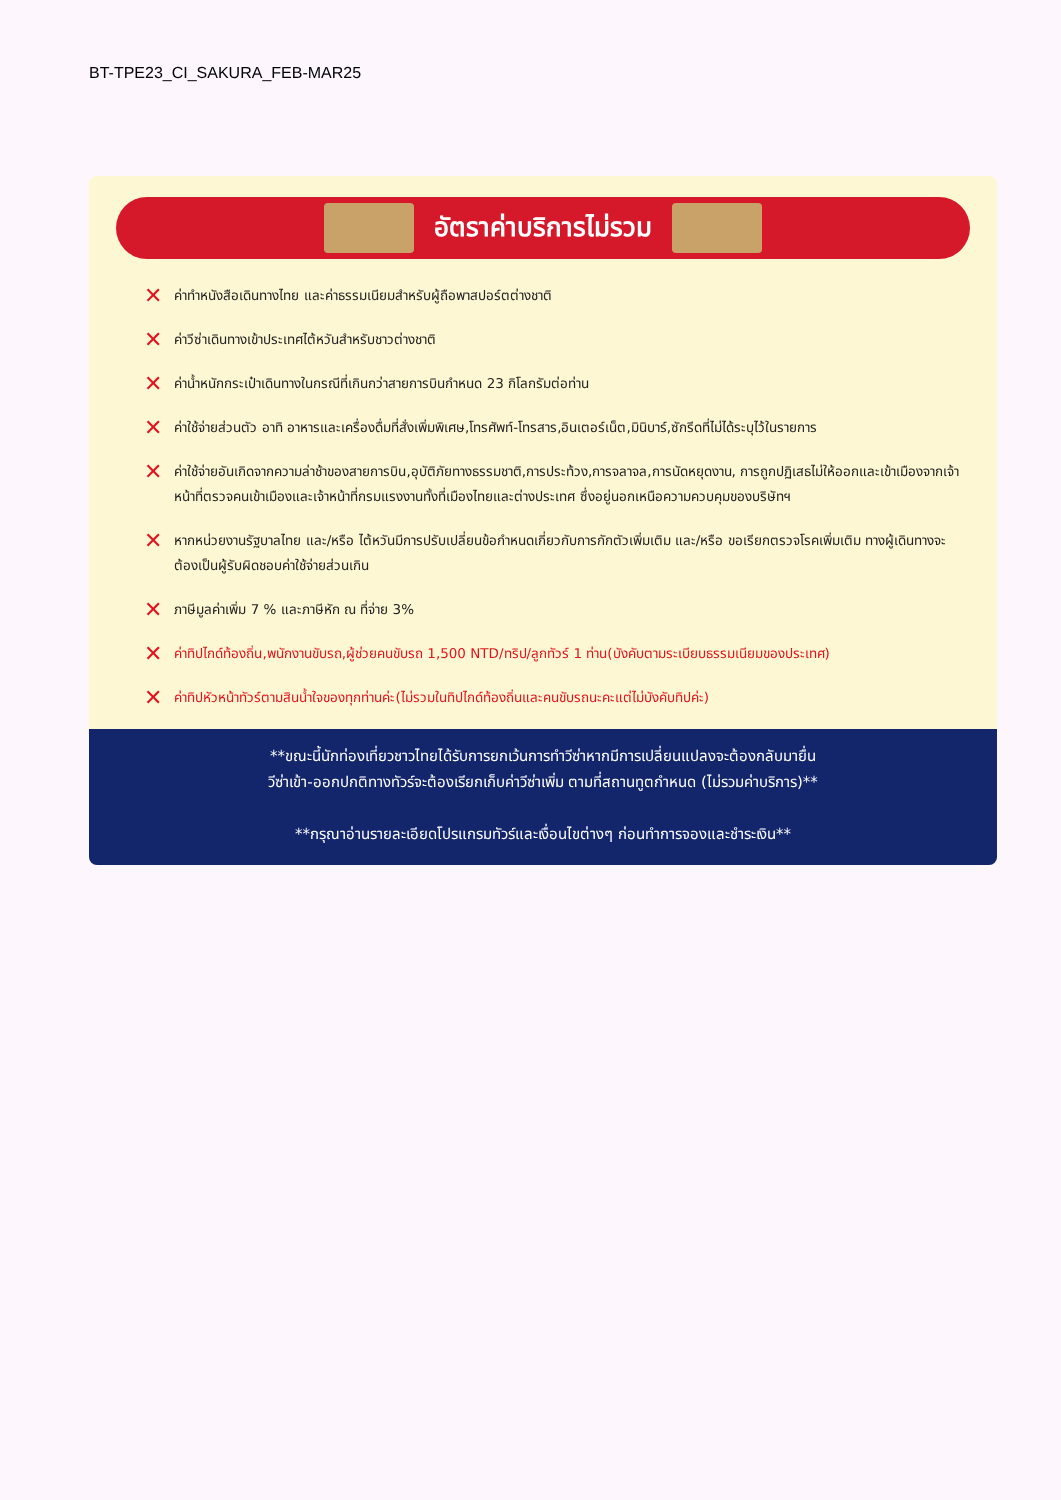BT-TPE23_CI_SAKURA_FEB-MAR25
อัตราค่าบริการไม่รวม
✕ ค่าทำหนังสือเดินทางไทย และค่าธรรมเนียมสำหรับผู้ถือพาสปอร์ตต่างชาติ
✕ ค่าวีซ่าเดินทางเข้าประเทศไต้หวันสำหรับชาวต่างชาติ
✕ ค่าน้ำหนักกระเป๋าเดินทางในกรณีที่เกินกว่าสายการบินกำหนด 23 กิโลกรัมต่อท่าน
✕ ค่าใช้จ่ายส่วนตัว อาทิ อาหารและเครื่องดื่มที่สั่งเพิ่มพิเศษ,โทรศัพท์-โทรสาร,อินเตอร์เน็ต,มินิบาร์,ซักรีดที่ไม่ได้ระบุไว้ในรายการ
✕ ค่าใช้จ่ายอันเกิดจากความล่าช้าของสายการบิน,อุบัติภัยทางธรรมชาติ,การประท้วง,การจลาจล,การนัดหยุดงาน, การถูกปฏิเสธไม่ให้ออกและเข้าเมืองจากเจ้าหน้าที่ตรวจคนเข้าเมืองและเจ้าหน้าที่กรมแรงงานทั้งที่เมืองไทยและต่างประเทศ ซึ่งอยู่นอกเหนือความควบคุมของบริษัทฯ
✕ หากหน่วยงานรัฐบาลไทย และ/หรือ ไต้หวันมีการปรับเปลี่ยนข้อกำหนดเกี่ยวกับการกักตัวเพิ่มเติม และ/หรือ ขอเรียกตรวจโรคเพิ่มเติม ทางผู้เดินทางจะต้องเป็นผู้รับผิดชอบค่าใช้จ่ายส่วนเกิน
✕ ภาษีมูลค่าเพิ่ม 7 % และภาษีหัก ณ ที่จ่าย 3%
✕ ค่าทิปไกด์ท้องถิ่น,พนักงานขับรถ,ผู้ช่วยคนขับรถ 1,500 NTD/ทริป/ลูกทัวร์ 1 ท่าน(บังคับตามระเบียบธรรมเนียมของประเทศ)
✕ ค่าทิปหัวหน้าทัวร์ตามสินน้ำใจของทุกท่านค่ะ(ไม่รวมในทิปไกด์ท้องถิ่นและคนขับรถนะคะแต่ไม่บังคับทิปค่ะ)
**ขณะนี้นักท่องเที่ยวชาวไทยได้รับการยกเว้นการทำวีซ่าหากมีการเปลี่ยนแปลงจะต้องกลับมายื่น
วีซ่าเข้า-ออกปกติทางทัวร์จะต้องเรียกเก็บค่าวีซ่าเพิ่ม ตามที่สถานทูตกำหนด (ไม่รวมค่าบริการ)**
**กรุณาอ่านรายละเอียดโปรแกรมทัวร์และเงื่อนไขต่างๆ ก่อนทำการจองและชำระเงิน**